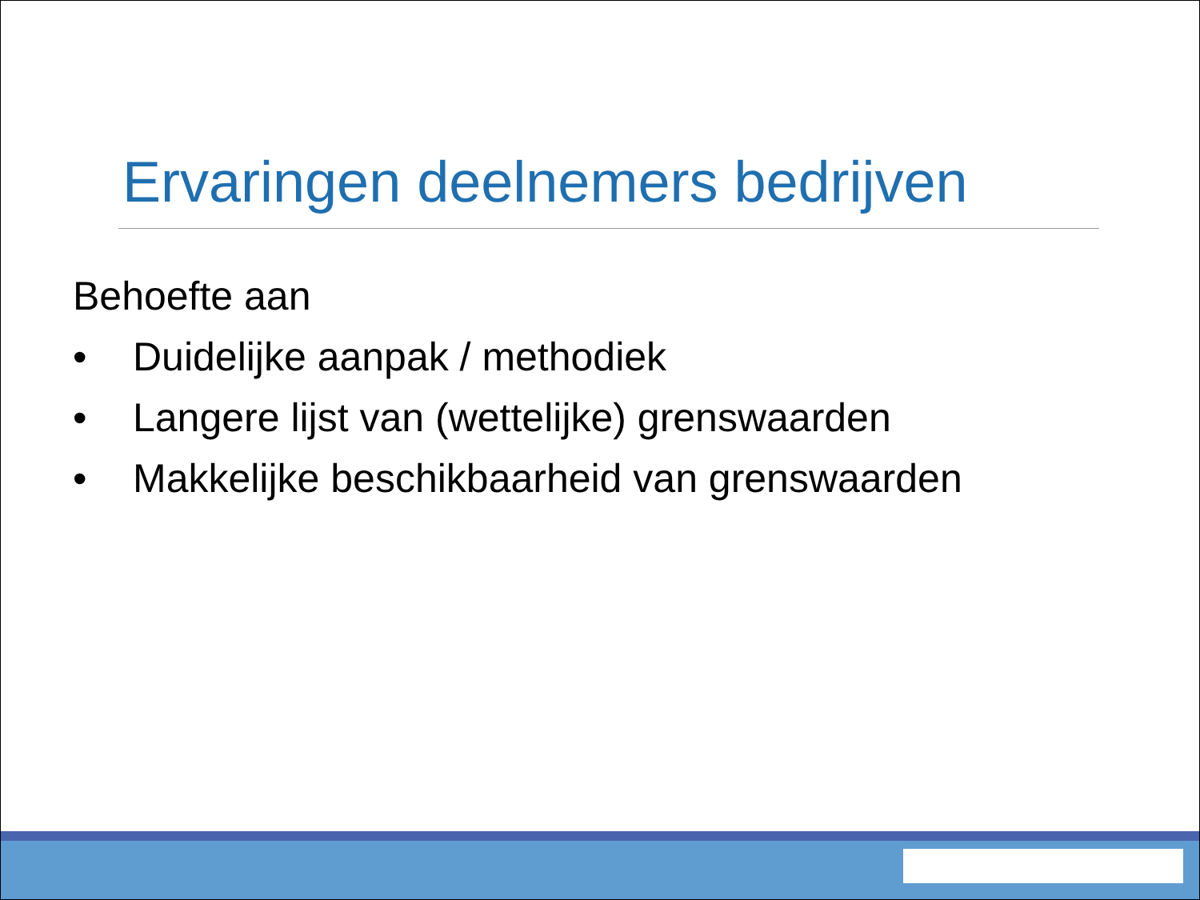Ervaringen deelnemers bedrijven
Behoefte aan
• Duidelijke aanpak / methodiek
• Langere lijst van (wettelijke) grenswaarden
• Makkelijke beschikbaarheid van grenswaarden